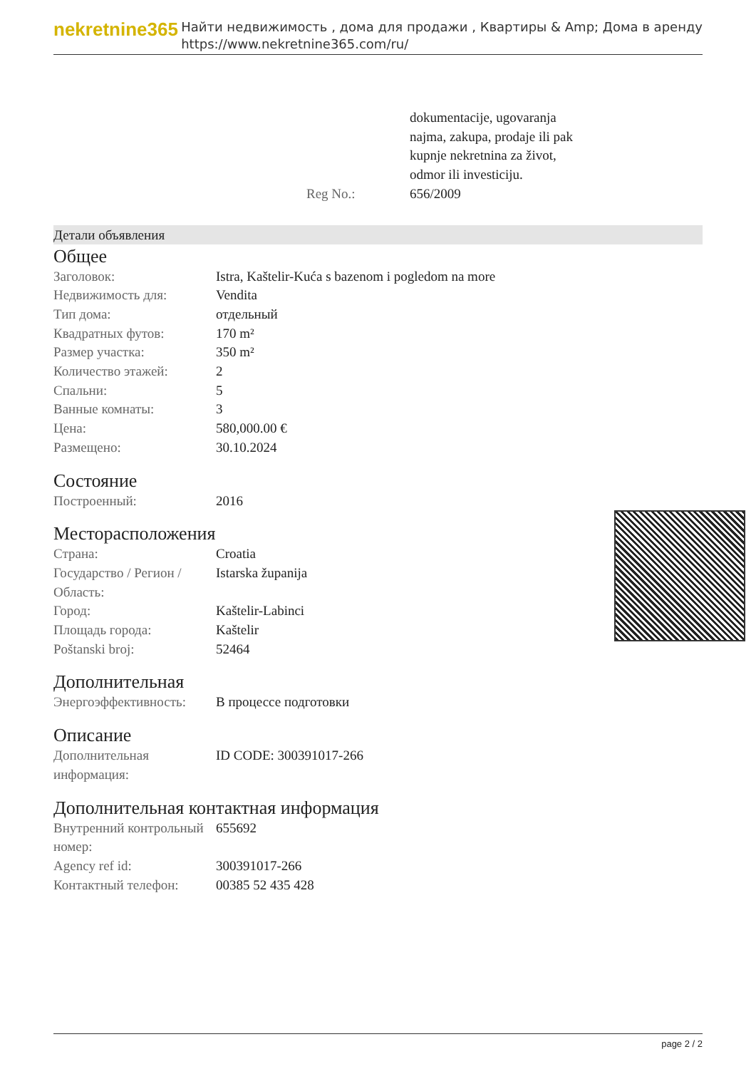nekretnine365
Найти недвижимость , дома для продажи , Квартиры & Amp; Дома в аренду
https://www.nekretnine365.com/ru/
| | dokumentacije, ugovaranja najma, zakupa, prodaje ili pak kupnje nekretnina za život, odmor ili investiciju. |
| Reg No.: | 656/2009 |
Детали объявления
Общее
| Заголовок: | Istra, Kaštelir-Kuća s bazenom i pogledom na more |
| Недвижимость для: | Vendita |
| Тип дома: | отдельный |
| Квадратных футов: | 170 m² |
| Размер участка: | 350 m² |
| Количество этажей: | 2 |
| Спальни: | 5 |
| Ванные комнаты: | 3 |
| Цена: | 580,000.00 € |
| Размещено: | 30.10.2024 |
Состояние
| Построенный: | 2016 |
Месторасположения
| Страна: | Croatia |
| Государство / Регион / Область: | Istarska županija |
| Город: | Kaštelir-Labinci |
| Площадь города: | Kaštelir |
| Poštanski broj: | 52464 |
Дополнительная
| Энергоэффективность: | В процессе подготовки |
Описание
| Дополнительная информация: | ID CODE: 300391017-266 |
Дополнительная контактная информация
| Внутренний контрольный номер: | 655692 |
| Agency ref id: | 300391017-266 |
| Контактный телефон: | 00385 52 435 428 |
page 2 / 2